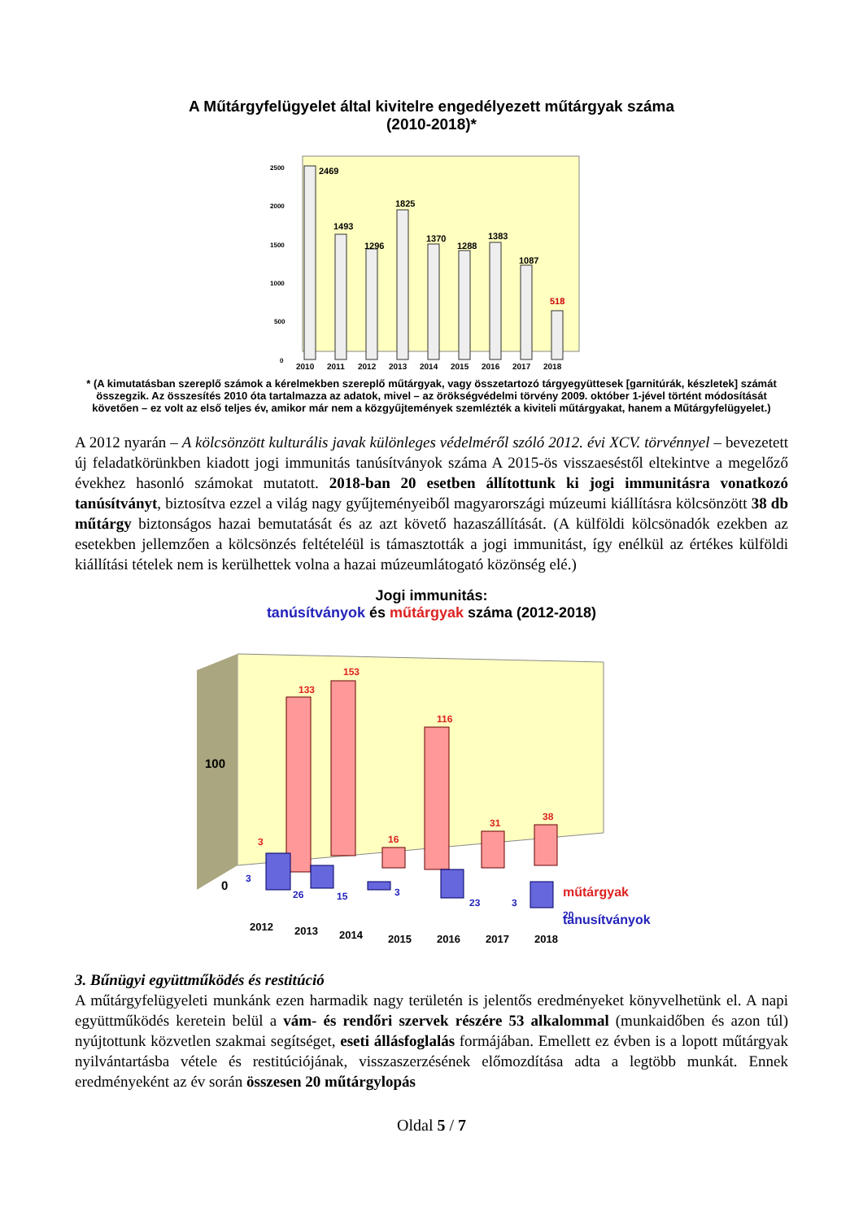A Műtárgyfelügyelet által kivitelre engedélyezett műtárgyak száma
(2010-2018)*
2500
2000
1500
1000
500
0
2469
1493
1296
1825
1370
1288
1383
1087
518
2010
2011
2012
2013
2014
2015
2016
2017
2018
* (A kimutatásban szereplő számok a kérelmekben szereplő műtárgyak, vagy összetartozó tárgyegyüttesek [garnitúrák, készletek] számát összegzik. Az összesítés 2010 óta tartalmazza az adatok, mivel – az örökségvédelmi törvény 2009. október 1-jével történt módosítását követően – ez volt az első teljes év, amikor már nem a közgyűjtemények szemlézték a kiviteli műtárgyakat, hanem a Műtárgyfelügyelet.)
A 2012 nyarán – A kölcsönzött kulturális javak különleges védelméről szóló 2012. évi XCV. törvénnyel – bevezetett új feladatkörünkben kiadott jogi immunitás tanúsítványok száma A 2015-ös visszaeséstől eltekintve a megelőző évekhez hasonló számokat mutatott. 2018-ban 20 esetben állítottunk ki jogi immunitásra vonatkozó tanúsítványt, biztosítva ezzel a világ nagy gyűjteményeiből magyarországi múzeumi kiállításra kölcsönzött 38 db műtárgy biztonságos hazai bemutatását és az azt követő hazaszállítását. (A külföldi kölcsönadók ezekben az esetekben jellemzően a kölcsönzés feltételéül is támasztották a jogi immunitást, így enélkül az értékes külföldi kiállítási tételek nem is kerülhettek volna a hazai múzeumlátogató közönség elé.)
Jogi immunitás:
tanúsítványok és műtárgyak száma (2012-2018)
100
0
133
153
116
3
16
31
38
műtárgyak
3
26
15
3
23
3
20
tanusítványok
2012
2013
2014
2015
2016
2017
2018
3. Bűnügyi együttműködés és restitúció
A műtárgyfelügyeleti munkánk ezen harmadik nagy területén is jelentős eredményeket könyvelhetünk el. A napi együttműködés keretein belül a vám- és rendőri szervek részére 53 alkalommal (munkaidőben és azon túl) nyújtottunk közvetlen szakmai segítséget, eseti állásfoglalás formájában. Emellett ez évben is a lopott műtárgyak nyilvántartásba vétele és restitúciójának, visszaszerzésének előmozdítása adta a legtöbb munkát. Ennek eredményeként az év során összesen 20 műtárgylopás
Oldal 5 / 7